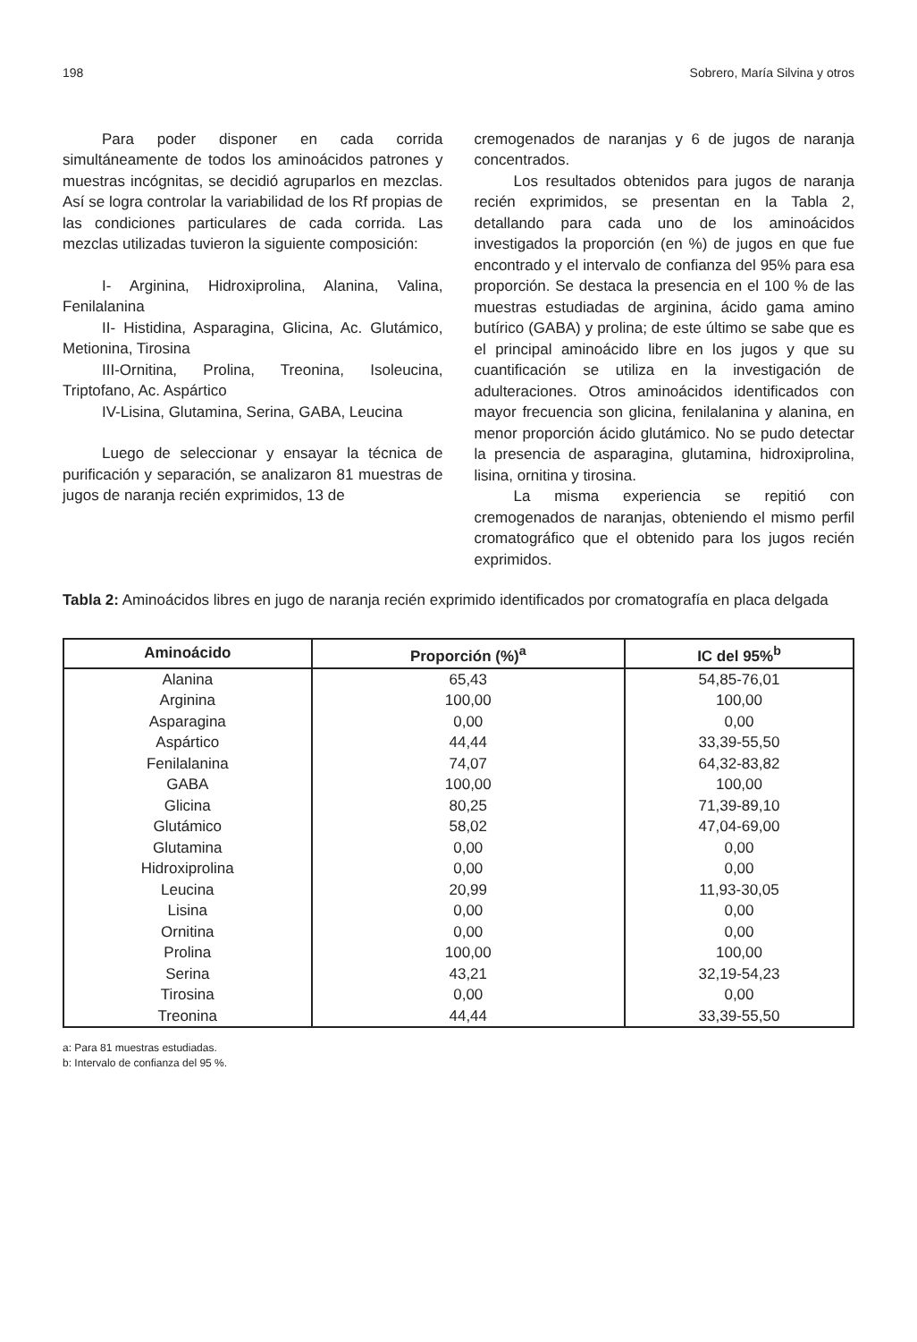198 Sobrero, María Silvina y otros
Para poder disponer en cada corrida simultáneamente de todos los aminoácidos patrones y muestras incógnitas, se decidió agruparlos en mezclas. Así se logra controlar la variabilidad de los Rf propias de las condiciones particulares de cada corrida. Las mezclas utilizadas tuvieron la siguiente composición:
I- Arginina, Hidroxiprolina, Alanina, Valina, Fenilalanina
II- Histidina, Asparagina, Glicina, Ac. Glutámico, Metionina, Tirosina
III-Ornitina, Prolina, Treonina, Isoleucina, Triptofano, Ac. Aspártico
IV-Lisina, Glutamina, Serina, GABA, Leucina
Luego de seleccionar y ensayar la técnica de purificación y separación, se analizaron 81 muestras de jugos de naranja recién exprimidos, 13 de
cremogenados de naranjas y 6 de jugos de naranja concentrados.
Los resultados obtenidos para jugos de naranja recién exprimidos, se presentan en la Tabla 2, detallando para cada uno de los aminoácidos investigados la proporción (en %) de jugos en que fue encontrado y el intervalo de confianza del 95% para esa proporción. Se destaca la presencia en el 100 % de las muestras estudiadas de arginina, ácido gama amino butírico (GABA) y prolina; de este último se sabe que es el principal aminoácido libre en los jugos y que su cuantificación se utiliza en la investigación de adulteraciones. Otros aminoácidos identificados con mayor frecuencia son glicina, fenilalanina y alanina, en menor proporción ácido glutámico. No se pudo detectar la presencia de asparagina, glutamina, hidroxiprolina, lisina, ornitina y tirosina.
La misma experiencia se repitió con cremogenados de naranjas, obteniendo el mismo perfil cromatográfico que el obtenido para los jugos recién exprimidos.
Tabla 2: Aminoácidos libres en jugo de naranja recién exprimido identificados por cromatografía en placa delgada
| Aminoácido | Proporción (%)<sup>a</sup> | IC del 95%<sup>b</sup> |
| --- | --- | --- |
| Alanina | 65,43 | 54,85-76,01 |
| Arginina | 100,00 | 100,00 |
| Asparagina | 0,00 | 0,00 |
| Aspártico | 44,44 | 33,39-55,50 |
| Fenilalanina | 74,07 | 64,32-83,82 |
| GABA | 100,00 | 100,00 |
| Glicina | 80,25 | 71,39-89,10 |
| Glutámico | 58,02 | 47,04-69,00 |
| Glutamina | 0,00 | 0,00 |
| Hidroxiprolina | 0,00 | 0,00 |
| Leucina | 20,99 | 11,93-30,05 |
| Lisina | 0,00 | 0,00 |
| Ornitina | 0,00 | 0,00 |
| Prolina | 100,00 | 100,00 |
| Serina | 43,21 | 32,19-54,23 |
| Tirosina | 0,00 | 0,00 |
| Treonina | 44,44 | 33,39-55,50 |
a: Para 81 muestras estudiadas.
b: Intervalo de confianza del 95 %.